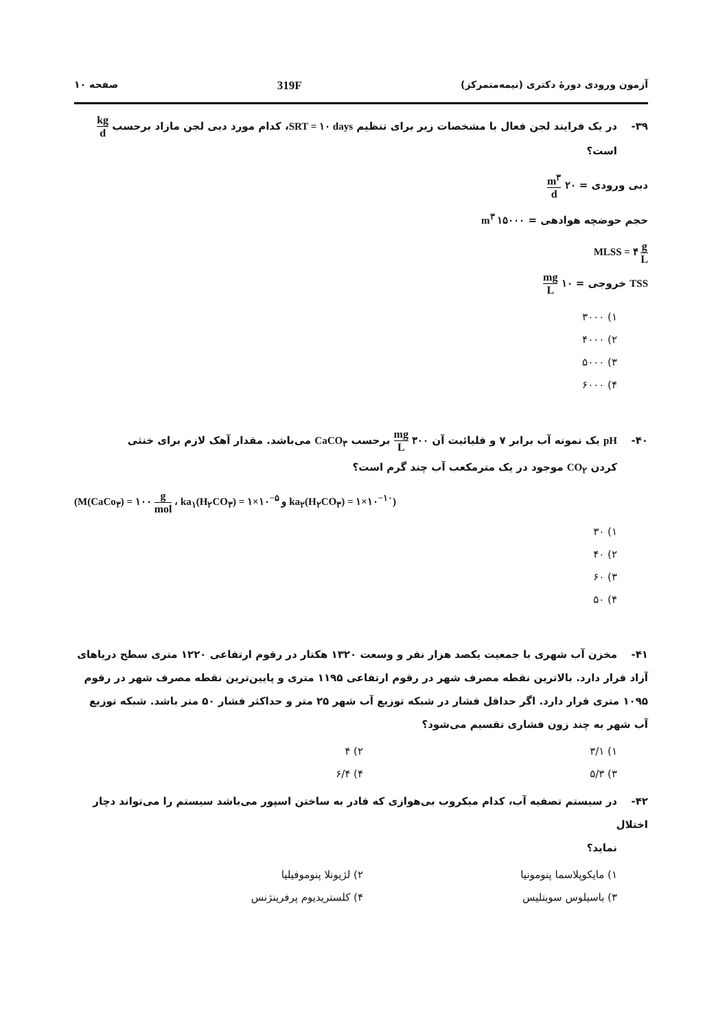آزمون ورودی دورهٔ دکتری (نیمه‌متمرکز) 319F صفحه ۱۰
۳۹- در یک فرایند لجن فعال با مشخصات زیر برای تنظیم SRT = ۱۰ days، کدام مورد دبی لجن مازاد برحسب kg d
است؟
دبی ورودی = ۲۰ m<sup>۳</sup> d
حجم حوضچه هوادهی = ۱۵۰۰۰ m<sup>۳</sup>
MLSS = ۴ g L
TSS خروجی = ۱۰ mg L
۱) ۳۰۰۰
۲) ۴۰۰۰
۳) ۵۰۰۰
۴) ۶۰۰۰
۴۰- pH یک نمونه آب برابر ۷ و قلیائیت آن ۳۰۰ mg L برحسب CaCO<sub>۳</sub> می‌باشد. مقدار آهک لازم برای خنثی
کردن CO<sub>۲</sub> موجود در یک مترمکعب آب چند گرم است؟
(M(CaCo<sub>۳</sub>) = ۱۰۰ g mol ، ka<sub>۱</sub>(H<sub>۲</sub>CO<sub>۳</sub>) = ۱×۱۰<sup>−۵</sup> و ka<sub>۲</sub>(H<sub>۲</sub>CO<sub>۳</sub>) = ۱×۱۰<sup>−۱۰</sup>)
۱) ۳۰
۲) ۴۰
۳) ۶۰
۴) ۵۰
۴۱- مخزن آب شهری با جمعیت یکصد هزار نفر و وسعت ۱۳۲۰ هکتار در رقوم ارتفاعی ۱۲۲۰ متری سطح دریاهای آزاد قرار دارد. بالاترین نقطه مصرف شهر در رقوم ارتفاعی ۱۱۹۵ متری و پایین‌ترین نقطه مصرف شهر در رقوم ۱۰۹۵ متری قرار دارد. اگر حداقل فشار در شبکه توزیع آب شهر ۲۵ متر و حداکثر فشار ۵۰ متر باشد. شبکه توزیع آب شهر به چند زون فشاری تقسیم می‌شود؟
۱) ۳/۱ ۲) ۴
۳) ۵/۳ ۴) ۶/۴
۴۲- در سیستم تصفیه آب، کدام میکروب بی‌هوازی که قادر به ساختن اسپور می‌باشد سیستم را می‌تواند دچار اختلال
نماید؟
۱) مایکوپلاسما پنومونیا ۲) لژیونلا پنوموفیلیا
۳) باسیلوس سوبتلیس ۴) کلستریدیوم پرفرینژنس